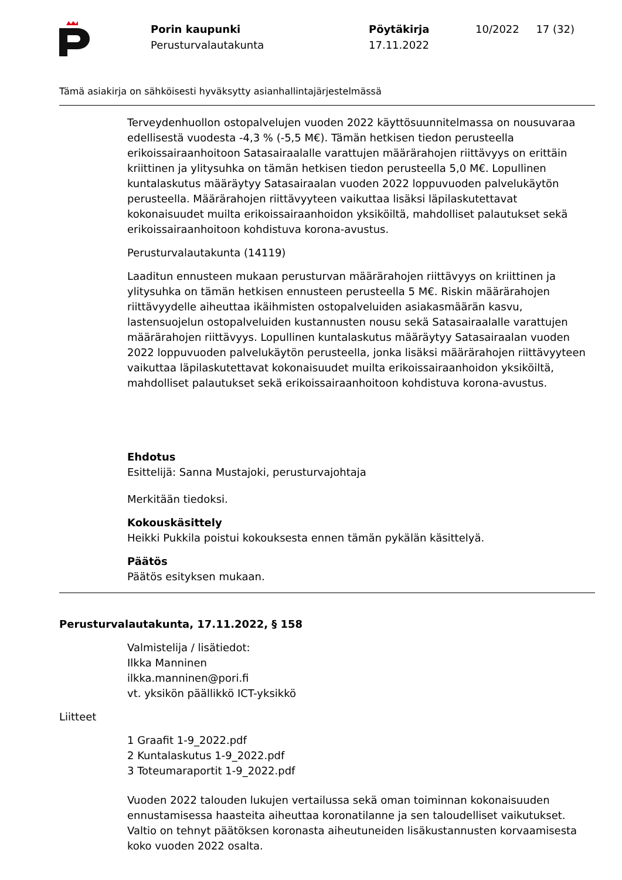Porin kaupunki
Perusturvalautakunta
Pöytäkirja
17.11.2022
10/2022 17 (32)
Tämä asiakirja on sähköisesti hyväksytty asianhallintajärjestelmässä
Terveydenhuollon ostopalvelujen vuoden 2022 käyttösuunnitelmassa on nousuvaraa edellisestä vuodesta -4,3 % (-5,5 M€). Tämän hetkisen tiedon perusteella erikoissairaanhoitoon Satasairaalalle varattujen määrärahojen riittävyys on erittäin kriittinen ja ylitysuhka on tämän hetkisen tiedon perusteella 5,0 M€. Lopullinen kuntalaskutus määräytyy Satasairaalan vuoden 2022 loppuvuoden palvelukäytön perusteella. Määrärahojen riittävyyteen vaikuttaa lisäksi läpilaskutettavat kokonaisuudet muilta erikoissairaanhoidon yksiköiltä, mahdolliset palautukset sekä erikoissairaanhoitoon kohdistuva korona-avustus.
Perusturvalautakunta (14119)
Laaditun ennusteen mukaan perusturvan määrärahojen riittävyys on kriittinen ja ylitysuhka on tämän hetkisen ennusteen perusteella 5 M€. Riskin määrärahojen riittävyydelle aiheuttaa ikäihmisten ostopalveluiden asiakasmäärän kasvu, lastensuojelun ostopalveluiden kustannusten nousu sekä Satasairaalalle varattujen määrärahojen riittävyys. Lopullinen kuntalaskutus määräytyy Satasairaalan vuoden 2022 loppuvuoden palvelukäytön perusteella, jonka lisäksi määrärahojen riittävyyteen vaikuttaa läpilaskutettavat kokonaisuudet muilta erikoissairaanhoidon yksiköiltä, mahdolliset palautukset sekä erikoissairaanhoitoon kohdistuva korona-avustus.
Ehdotus
Esittelijä: Sanna Mustajoki, perusturvajohtaja
Merkitään tiedoksi.
Kokouskäsittely
Heikki Pukkila poistui kokouksesta ennen tämän pykälän käsittelyä.
Päätös
Päätös esityksen mukaan.
Perusturvalautakunta, 17.11.2022, § 158
Valmistelija / lisätiedot:
Ilkka Manninen
ilkka.manninen@pori.fi
vt. yksikön päällikkö ICT-yksikkö
Liitteet
1 Graafit 1-9_2022.pdf
2 Kuntalaskutus 1-9_2022.pdf
3 Toteumaraportit 1-9_2022.pdf
Vuoden 2022 talouden lukujen vertailussa sekä oman toiminnan kokonaisuuden ennustamisessa haasteita aiheuttaa koronatilanne ja sen taloudelliset vaikutukset. Valtio on tehnyt päätöksen koronasta aiheutuneiden lisäkustannusten korvaamisesta koko vuoden 2022 osalta.